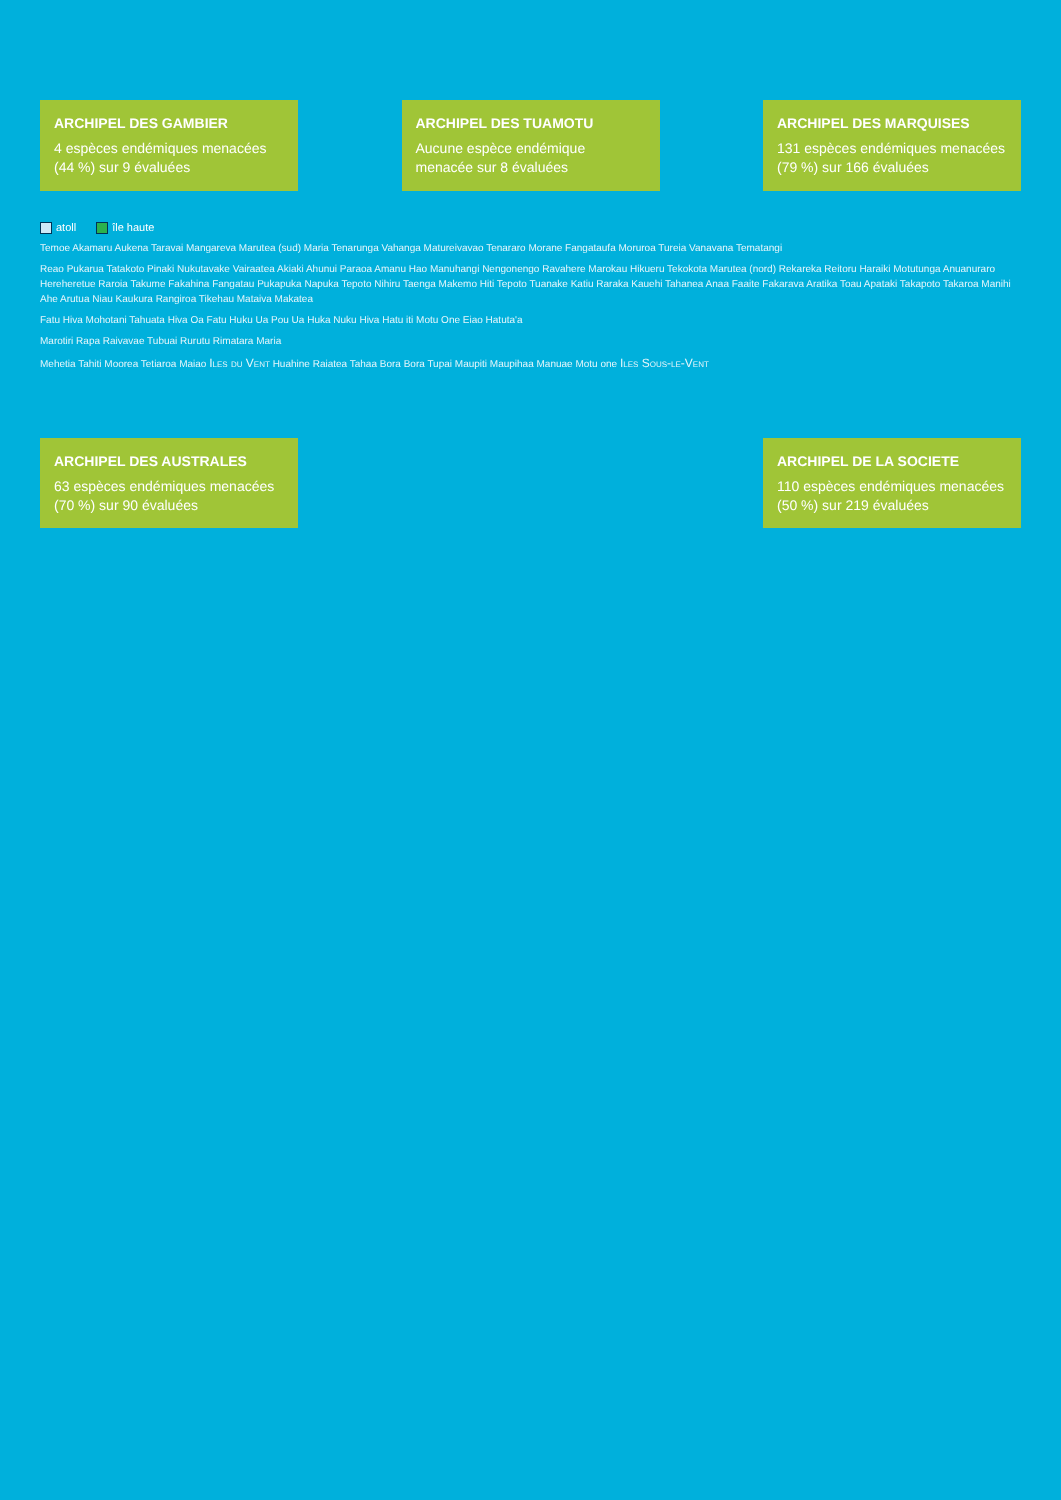ARCHIPEL DES GAMBIER
4 espèces endémiques menacées (44 %) sur 9 évaluées
ARCHIPEL DES TUAMOTU
Aucune espèce endémique menacée sur 8 évaluées
ARCHIPEL DES MARQUISES
131 espèces endémiques menacées (79 %) sur 166 évaluées
atoll île haute
Temoe Akamaru Aukena Taravai Mangareva Marutea (sud) Maria Tenarunga Vahanga Matureivavao Tenararo Morane Fangataufa Moruroa Tureia Vanavana Tematangi
Reao Pukarua Tatakoto Pinaki Nukutavake Vairaatea Akiaki Ahunui Paraoa Amanu Hao Manuhangi Nengonengo Ravahere Marokau Hikueru Tekokota Marutea (nord) Rekareka Reitoru Haraiki Motutunga Anuanuraro Hereheretue Raroia Takume Fakahina Fangatau Pukapuka Napuka Tepoto Nihiru Taenga Makemo Hiti Tepoto Tuanake Katiu Raraka Kauehi Tahanea Anaa Faaite Fakarava Aratika Toau Apataki Takapoto Takaroa Manihi Ahe Arutua Niau Kaukura Rangiroa Tikehau Mataiva Makatea
Fatu Hiva Mohotani Tahuata Hiva Oa Fatu Huku Ua Pou Ua Huka Nuku Hiva Hatu iti Motu One Eiao Hatuta'a
Marotiri Rapa Raivavae Tubuai Rurutu Rimatara Maria
Mehetia Tahiti Moorea Tetiaroa Maiao Iles du Vent Huahine Raiatea Tahaa Bora Bora Tupai Maupiti Maupihaa Manuae Motu one Iles Sous-le-Vent
ARCHIPEL DES AUSTRALES
63 espèces endémiques menacées (70 %) sur 90 évaluées
ARCHIPEL DE LA SOCIETE
110 espèces endémiques menacées (50 %) sur 219 évaluées